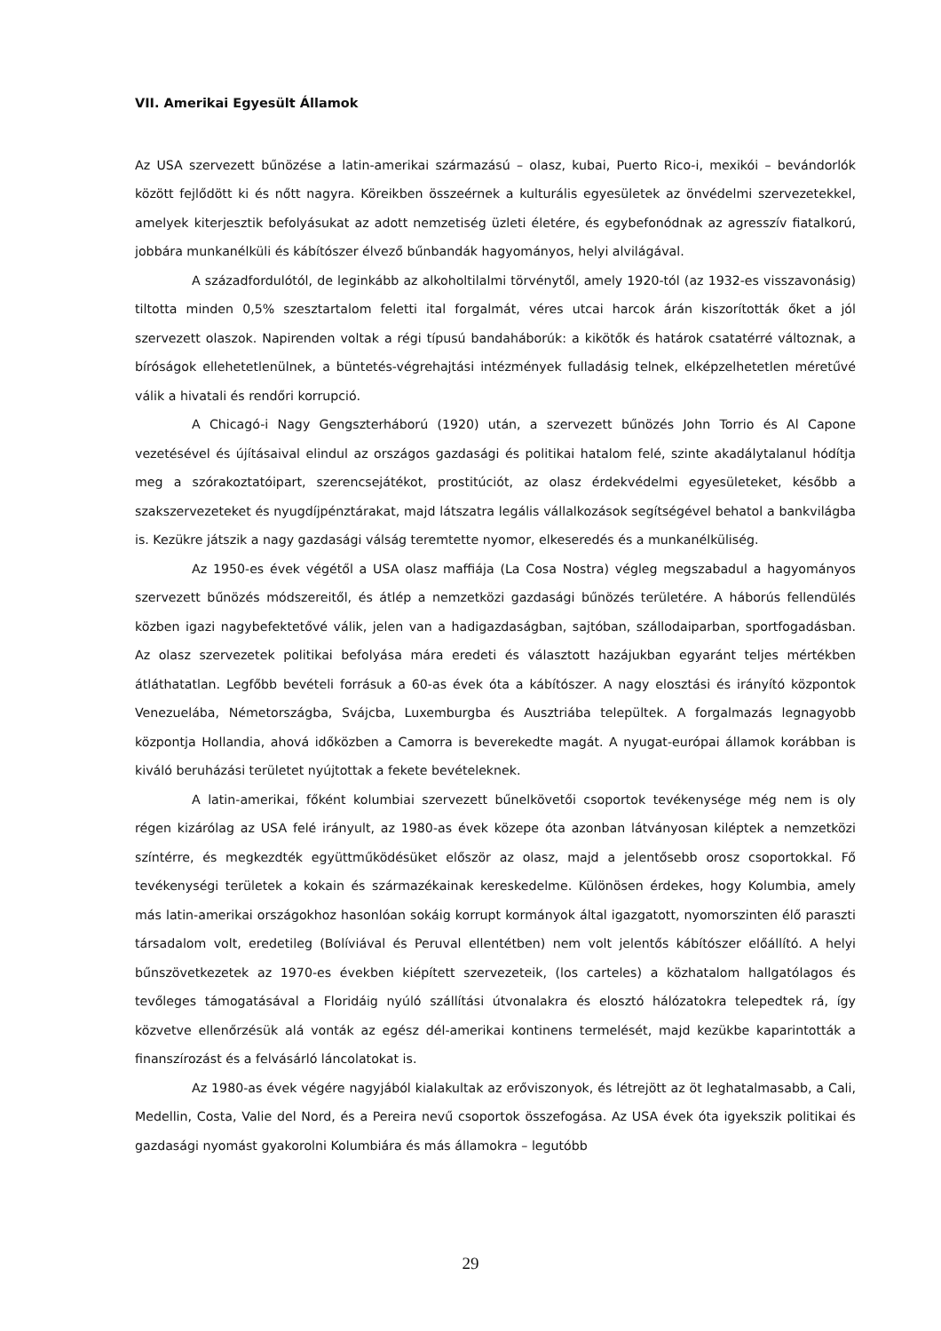VII. Amerikai Egyesült Államok
Az USA szervezett bűnözése a latin-amerikai származású – olasz, kubai, Puerto Rico-i, mexikói – bevándorlók között fejlődött ki és nőtt nagyra. Köreikben összeérnek a kulturális egyesületek az önvédelmi szervezetekkel, amelyek kiterjesztik befolyásukat az adott nemzetiség üzleti életére, és egybefonódnak az agresszív fiatalkorú, jobbára munkanélküli és kábítószer élvező bűnbandák hagyományos, helyi alvilágával.
A századfordulótól, de leginkább az alkoholtilalmi törvénytől, amely 1920-tól (az 1932-es visszavonásig) tiltotta minden 0,5% szesztartalom feletti ital forgalmát, véres utcai harcok árán kiszorították őket a jól szervezett olaszok. Napirenden voltak a régi típusú bandaháborúk: a kikötők és határok csatatérré változnak, a bíróságok ellehetetlenülnek, a büntetés-végrehajtási intézmények fulladásig telnek, elképzelhetetlen méretűvé válik a hivatali és rendőri korrupció.
A Chicagó-i Nagy Gengszterháború (1920) után, a szervezett bűnözés John Torrio és Al Capone vezetésével és újításaival elindul az országos gazdasági és politikai hatalom felé, szinte akadálytalanul hódítja meg a szórakoztatóipart, szerencsejátékot, prostitúciót, az olasz érdekvédelmi egyesületeket, később a szakszervezeteket és nyugdíjpénztárakat, majd látszatra legális vállalkozások segítségével behatol a bankvilágba is. Kezükre játszik a nagy gazdasági válság teremtette nyomor, elkeseredés és a munkanélküliség.
Az 1950-es évek végétől a USA olasz maffiája (La Cosa Nostra) végleg megszabadul a hagyományos szervezett bűnözés módszereitől, és átlép a nemzetközi gazdasági bűnözés területére. A háborús fellendülés közben igazi nagybefektetővé válik, jelen van a hadigazdaságban, sajtóban, szállodaiparban, sportfogadásban. Az olasz szervezetek politikai befolyása mára eredeti és választott hazájukban egyaránt teljes mértékben átláthatatlan. Legfőbb bevételi forrásuk a 60-as évek óta a kábítószer. A nagy elosztási és irányító központok Venezuelába, Németországba, Svájcba, Luxemburgba és Ausztriába települtek. A forgalmazás legnagyobb központja Hollandia, ahová időközben a Camorra is beverekedte magát. A nyugat-európai államok korábban is kiváló beruházási területet nyújtottak a fekete bevételeknek.
A latin-amerikai, főként kolumbiai szervezett bűnelkövetői csoportok tevékenysége még nem is oly régen kizárólag az USA felé irányult, az 1980-as évek közepe óta azonban látványosan kiléptek a nemzetközi színtérre, és megkezdték együttműködésüket először az olasz, majd a jelentősebb orosz csoportokkal. Fő tevékenységi területek a kokain és származékainak kereskedelme. Különösen érdekes, hogy Kolumbia, amely más latin-amerikai országokhoz hasonlóan sokáig korrupt kormányok által igazgatott, nyomorszinten élő paraszti társadalom volt, eredetileg (Bolíviával és Peruval ellentétben) nem volt jelentős kábítószer előállító. A helyi bűnszövetkezetek az 1970-es években kiépített szervezeteik, (los carteles) a közhatalom hallgatólagos és tevőleges támogatásával a Floridáig nyúló szállítási útvonalakra és elosztó hálózatokra telepedtek rá, így közvetve ellenőrzésük alá vonták az egész dél-amerikai kontinens termelését, majd kezükbe kaparintották a finanszírozást és a felvásárló láncolatokat is.
Az 1980-as évek végére nagyjából kialakultak az erőviszonyok, és létrejött az öt leghatalmasabb, a Cali, Medellin, Costa, Valie del Nord, és a Pereira nevű csoportok összefogása. Az USA évek óta igyekszik politikai és gazdasági nyomást gyakorolni Kolumbiára és más államokra – legutóbb
29